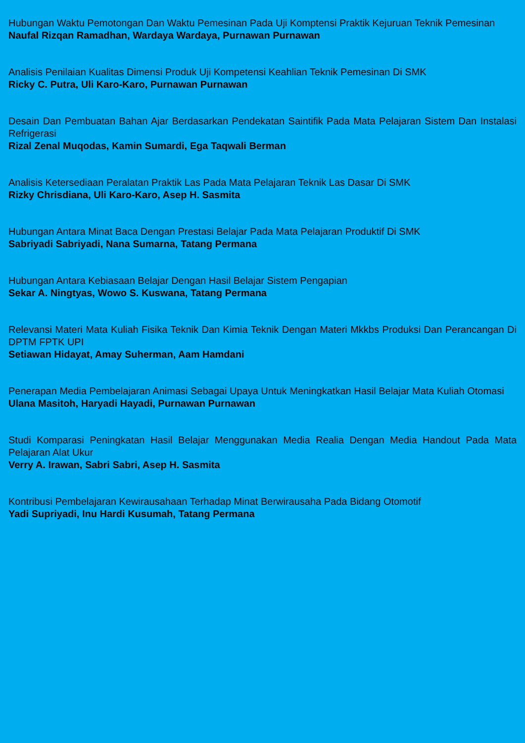Hubungan Waktu Pemotongan Dan Waktu Pemesinan Pada Uji Komptensi Praktik Kejuruan Teknik Pemesinan
Naufal Rizqan Ramadhan, Wardaya Wardaya, Purnawan Purnawan
Analisis Penilaian Kualitas Dimensi Produk Uji Kompetensi Keahlian Teknik Pemesinan Di SMK
Ricky C. Putra, Uli Karo-Karo, Purnawan Purnawan
Desain Dan Pembuatan Bahan Ajar Berdasarkan Pendekatan Saintifik Pada Mata Pelajaran Sistem Dan Instalasi Refrigerasi
Rizal Zenal Muqodas, Kamin Sumardi, Ega Taqwali Berman
Analisis Ketersediaan Peralatan Praktik Las Pada Mata Pelajaran Teknik Las Dasar Di SMK
Rizky Chrisdiana, Uli Karo-Karo, Asep H. Sasmita
Hubungan Antara Minat Baca Dengan Prestasi Belajar Pada Mata Pelajaran Produktif Di SMK
Sabriyadi Sabriyadi, Nana Sumarna, Tatang Permana
Hubungan Antara Kebiasaan Belajar Dengan Hasil Belajar Sistem Pengapian
Sekar A. Ningtyas, Wowo S. Kuswana, Tatang Permana
Relevansi Materi Mata Kuliah Fisika Teknik Dan Kimia Teknik Dengan Materi Mkkbs Produksi Dan Perancangan Di DPTM FPTK UPI
Setiawan Hidayat, Amay Suherman, Aam Hamdani
Penerapan Media Pembelajaran Animasi Sebagai Upaya Untuk Meningkatkan Hasil Belajar Mata Kuliah Otomasi
Ulana Masitoh, Haryadi Hayadi, Purnawan Purnawan
Studi Komparasi Peningkatan Hasil Belajar Menggunakan Media Realia Dengan Media Handout Pada Mata Pelajaran Alat Ukur
Verry A. Irawan, Sabri Sabri, Asep H. Sasmita
Kontribusi Pembelajaran Kewirausahaan Terhadap Minat Berwirausaha Pada Bidang Otomotif
Yadi Supriyadi, Inu Hardi Kusumah, Tatang Permana